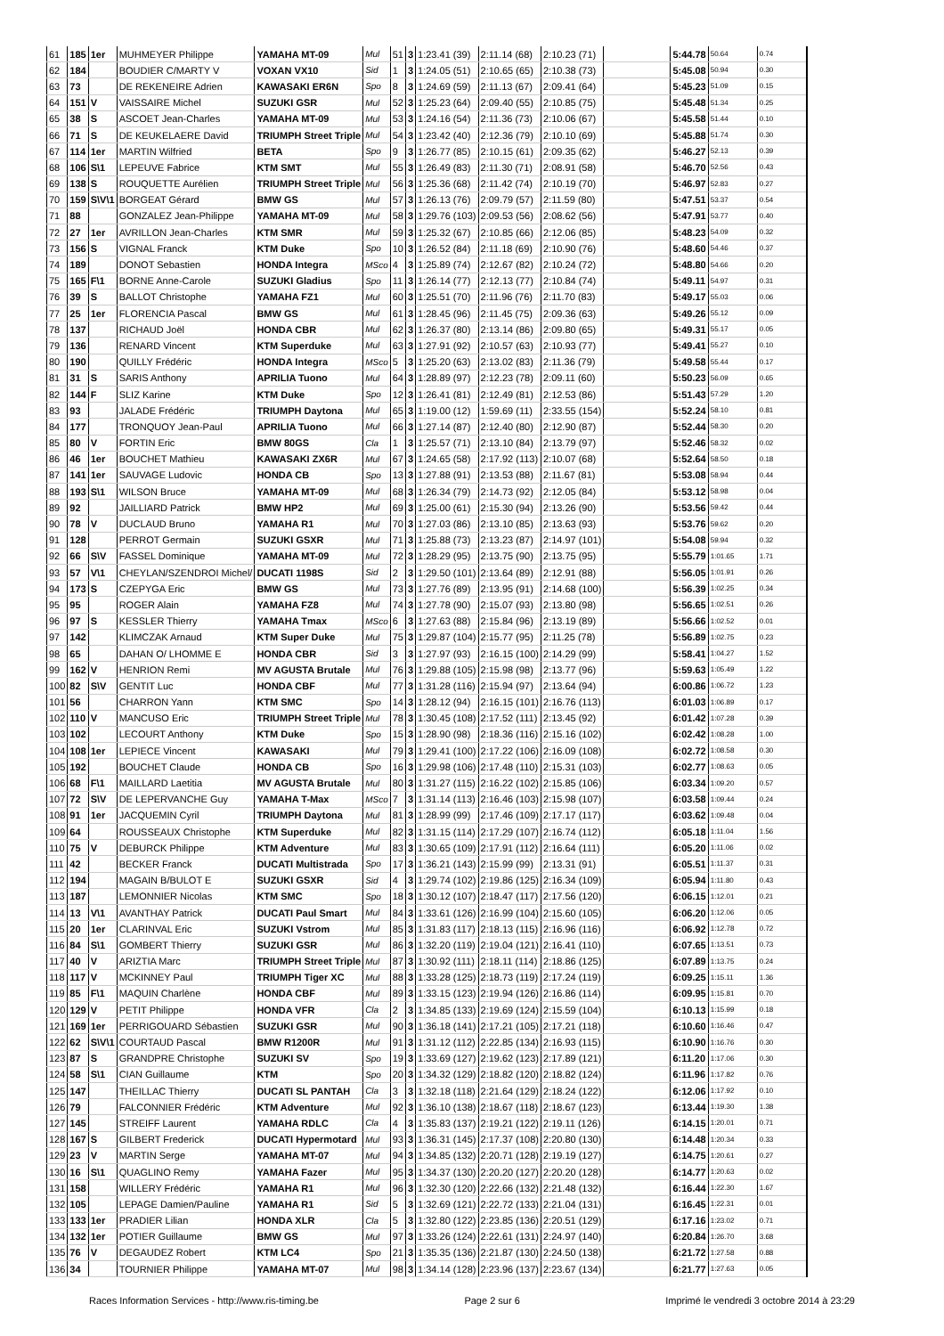| 61 | 185 | 1er | MUHMEYER Philippe | YAMAHA MT-09 | Mul | 51 | 3 | 1:23.41 (39) | 2:11.14 (68) | 2:10.23 (71) | | 5:44.78 | 50.64 | 0.74 |
| 62 | 184 | | BOUDIER C/MARTY V | VOXAN VX10 | Sid | 1 | 3 | 1:24.05 (51) | 2:10.65 (65) | 2:10.38 (73) | | 5:45.08 | 50.94 | 0.30 |
| 63 | 73 | | DE REKENEIRE Adrien | KAWASAKI ER6N | Spo | 8 | 3 | 1:24.69 (59) | 2:11.13 (67) | 2:09.41 (64) | | 5:45.23 | 51.09 | 0.15 |
| 64 | 151 | V | VAISSAIRE Michel | SUZUKI GSR | Mul | 52 | 3 | 1:25.23 (64) | 2:09.40 (55) | 2:10.85 (75) | | 5:45.48 | 51.34 | 0.25 |
| 65 | 38 | S | ASCOET Jean-Charles | YAMAHA MT-09 | Mul | 53 | 3 | 1:24.16 (54) | 2:11.36 (73) | 2:10.06 (67) | | 5:45.58 | 51.44 | 0.10 |
| 66 | 71 | S | DE KEUKELAERE David | TRIUMPH Street Triple | Mul | 54 | 3 | 1:23.42 (40) | 2:12.36 (79) | 2:10.10 (69) | | 5:45.88 | 51.74 | 0.30 |
| 67 | 114 | 1er | MARTIN Wilfried | BETA | Spo | 9 | 3 | 1:26.77 (85) | 2:10.15 (61) | 2:09.35 (62) | | 5:46.27 | 52.13 | 0.39 |
| 68 | 106 | S\1 | LEPEUVE Fabrice | KTM SMT | Mul | 55 | 3 | 1:26.49 (83) | 2:11.30 (71) | 2:08.91 (58) | | 5:46.70 | 52.56 | 0.43 |
| 69 | 138 | S | ROUQUETTE Aurélien | TRIUMPH Street Triple | Mul | 56 | 3 | 1:25.36 (68) | 2:11.42 (74) | 2:10.19 (70) | | 5:46.97 | 52.83 | 0.27 |
| 70 | 159 | S\V\1 | BORGEAT Gérard | BMW GS | Mul | 57 | 3 | 1:26.13 (76) | 2:09.79 (57) | 2:11.59 (80) | | 5:47.51 | 53.37 | 0.54 |
| 71 | 88 | | GONZALEZ Jean-Philippe | YAMAHA MT-09 | Mul | 58 | 3 | 1:29.76 (103) | 2:09.53 (56) | 2:08.62 (56) | | 5:47.91 | 53.77 | 0.40 |
| 72 | 27 | 1er | AVRILLON Jean-Charles | KTM SMR | Mul | 59 | 3 | 1:25.32 (67) | 2:10.85 (66) | 2:12.06 (85) | | 5:48.23 | 54.09 | 0.32 |
| 73 | 156 | S | VIGNAL Franck | KTM Duke | Spo | 10 | 3 | 1:26.52 (84) | 2:11.18 (69) | 2:10.90 (76) | | 5:48.60 | 54.46 | 0.37 |
| 74 | 189 | | DONOT Sebastien | HONDA Integra | MSco | 4 | 3 | 1:25.89 (74) | 2:12.67 (82) | 2:10.24 (72) | | 5:48.80 | 54.66 | 0.20 |
| 75 | 165 | F\1 | BORNE Anne-Carole | SUZUKI Gladius | Spo | 11 | 3 | 1:26.14 (77) | 2:12.13 (77) | 2:10.84 (74) | | 5:49.11 | 54.97 | 0.31 |
| 76 | 39 | S | BALLOT Christophe | YAMAHA FZ1 | Mul | 60 | 3 | 1:25.51 (70) | 2:11.96 (76) | 2:11.70 (83) | | 5:49.17 | 55.03 | 0.06 |
| 77 | 25 | 1er | FLORENCIA Pascal | BMW GS | Mul | 61 | 3 | 1:28.45 (96) | 2:11.45 (75) | 2:09.36 (63) | | 5:49.26 | 55.12 | 0.09 |
| 78 | 137 | | RICHAUD Joël | HONDA CBR | Mul | 62 | 3 | 1:26.37 (80) | 2:13.14 (86) | 2:09.80 (65) | | 5:49.31 | 55.17 | 0.05 |
| 79 | 136 | | RENARD Vincent | KTM Superduke | Mul | 63 | 3 | 1:27.91 (92) | 2:10.57 (63) | 2:10.93 (77) | | 5:49.41 | 55.27 | 0.10 |
| 80 | 190 | | QUILLY Frédéric | HONDA Integra | MSco | 5 | 3 | 1:25.20 (63) | 2:13.02 (83) | 2:11.36 (79) | | 5:49.58 | 55.44 | 0.17 |
| 81 | 31 | S | SARIS Anthony | APRILIA Tuono | Mul | 64 | 3 | 1:28.89 (97) | 2:12.23 (78) | 2:09.11 (60) | | 5:50.23 | 56.09 | 0.65 |
| 82 | 144 | F | SLIZ Karine | KTM Duke | Spo | 12 | 3 | 1:26.41 (81) | 2:12.49 (81) | 2:12.53 (86) | | 5:51.43 | 57.29 | 1.20 |
| 83 | 93 | | JALADE Frédéric | TRIUMPH Daytona | Mul | 65 | 3 | 1:19.00 (12) | 1:59.69 (11) | 2:33.55 (154) | | 5:52.24 | 58.10 | 0.81 |
| 84 | 177 | | TRONQUOY Jean-Paul | APRILIA Tuono | Mul | 66 | 3 | 1:27.14 (87) | 2:12.40 (80) | 2:12.90 (87) | | 5:52.44 | 58.30 | 0.20 |
| 85 | 80 | V | FORTIN Eric | BMW 80GS | Cla | 1 | 3 | 1:25.57 (71) | 2:13.10 (84) | 2:13.79 (97) | | 5:52.46 | 58.32 | 0.02 |
| 86 | 46 | 1er | BOUCHET Mathieu | KAWASAKI ZX6R | Mul | 67 | 3 | 1:24.65 (58) | 2:17.92 (113) | 2:10.07 (68) | | 5:52.64 | 58.50 | 0.18 |
| 87 | 141 | 1er | SAUVAGE Ludovic | HONDA CB | Spo | 13 | 3 | 1:27.88 (91) | 2:13.53 (88) | 2:11.67 (81) | | 5:53.08 | 58.94 | 0.44 |
| 88 | 193 | S\1 | WILSON Bruce | YAMAHA MT-09 | Mul | 68 | 3 | 1:26.34 (79) | 2:14.73 (92) | 2:12.05 (84) | | 5:53.12 | 58.98 | 0.04 |
| 89 | 92 | | JAILLIARD Patrick | BMW HP2 | Mul | 69 | 3 | 1:25.00 (61) | 2:15.30 (94) | 2:13.26 (90) | | 5:53.56 | 59.42 | 0.44 |
| 90 | 78 | V | DUCLAUD Bruno | YAMAHA R1 | Mul | 70 | 3 | 1:27.03 (86) | 2:13.10 (85) | 2:13.63 (93) | | 5:53.76 | 59.62 | 0.20 |
| 91 | 128 | | PERROT Germain | SUZUKI GSXR | Mul | 71 | 3 | 1:25.88 (73) | 2:13.23 (87) | 2:14.97 (101) | | 5:54.08 | 59.94 | 0.32 |
| 92 | 66 | S\V | FASSEL Dominique | YAMAHA MT-09 | Mul | 72 | 3 | 1:28.29 (95) | 2:13.75 (90) | 2:13.75 (95) | | 5:55.79 | 1:01.65 | 1.71 |
| 93 | 57 | V\1 | CHEYLAN/SZENDROI Michel/ | DUCATI 1198S | Sid | 2 | 3 | 1:29.50 (101) | 2:13.64 (89) | 2:12.91 (88) | | 5:56.05 | 1:01.91 | 0.26 |
| 94 | 173 | S | CZEPYGA Eric | BMW GS | Mul | 73 | 3 | 1:27.76 (89) | 2:13.95 (91) | 2:14.68 (100) | | 5:56.39 | 1:02.25 | 0.34 |
| 95 | 95 | | ROGER Alain | YAMAHA FZ8 | Mul | 74 | 3 | 1:27.78 (90) | 2:15.07 (93) | 2:13.80 (98) | | 5:56.65 | 1:02.51 | 0.26 |
| 96 | 97 | S | KESSLER Thierry | YAMAHA Tmax | MSco | 6 | 3 | 1:27.63 (88) | 2:15.84 (96) | 2:13.19 (89) | | 5:56.66 | 1:02.52 | 0.01 |
| 97 | 142 | | KLIMCZAK Arnaud | KTM Super Duke | Mul | 75 | 3 | 1:29.87 (104) | 2:15.77 (95) | 2:11.25 (78) | | 5:56.89 | 1:02.75 | 0.23 |
| 98 | 65 | | DAHAN O/ LHOMME E | HONDA CBR | Sid | 3 | 3 | 1:27.97 (93) | 2:16.15 (100) | 2:14.29 (99) | | 5:58.41 | 1:04.27 | 1.52 |
| 99 | 162 | V | HENRION Remi | MV AGUSTA Brutale | Mul | 76 | 3 | 1:29.88 (105) | 2:15.98 (98) | 2:13.77 (96) | | 5:59.63 | 1:05.49 | 1.22 |
| 100 | 82 | S\V | GENTIT Luc | HONDA CBF | Mul | 77 | 3 | 1:31.28 (116) | 2:15.94 (97) | 2:13.64 (94) | | 6:00.86 | 1:06.72 | 1.23 |
| 101 | 56 | | CHARRON Yann | KTM SMC | Spo | 14 | 3 | 1:28.12 (94) | 2:16.15 (101) | 2:16.76 (113) | | 6:01.03 | 1:06.89 | 0.17 |
| 102 | 110 | V | MANCUSO Eric | TRIUMPH Street Triple | Mul | 78 | 3 | 1:30.45 (108) | 2:17.52 (111) | 2:13.45 (92) | | 6:01.42 | 1:07.28 | 0.39 |
| 103 | 102 | | LECOURT Anthony | KTM Duke | Spo | 15 | 3 | 1:28.90 (98) | 2:18.36 (116) | 2:15.16 (102) | | 6:02.42 | 1:08.28 | 1.00 |
| 104 | 108 | 1er | LEPIECE Vincent | KAWASAKI | Mul | 79 | 3 | 1:29.41 (100) | 2:17.22 (106) | 2:16.09 (108) | | 6:02.72 | 1:08.58 | 0.30 |
| 105 | 192 | | BOUCHET Claude | HONDA CB | Spo | 16 | 3 | 1:29.98 (106) | 2:17.48 (110) | 2:15.31 (103) | | 6:02.77 | 1:08.63 | 0.05 |
| 106 | 68 | F\1 | MAILLARD Laetitia | MV AGUSTA Brutale | Mul | 80 | 3 | 1:31.27 (115) | 2:16.22 (102) | 2:15.85 (106) | | 6:03.34 | 1:09.20 | 0.57 |
| 107 | 72 | S\V | DE LEPERVANCHE Guy | YAMAHA T-Max | MSco | 7 | 3 | 1:31.14 (113) | 2:16.46 (103) | 2:15.98 (107) | | 6:03.58 | 1:09.44 | 0.24 |
| 108 | 91 | 1er | JACQUEMIN Cyril | TRIUMPH Daytona | Mul | 81 | 3 | 1:28.99 (99) | 2:17.46 (109) | 2:17.17 (117) | | 6:03.62 | 1:09.48 | 0.04 |
| 109 | 64 | | ROUSSEAUX Christophe | KTM Superduke | Mul | 82 | 3 | 1:31.15 (114) | 2:17.29 (107) | 2:16.74 (112) | | 6:05.18 | 1:11.04 | 1.56 |
| 110 | 75 | V | DEBURCK Philippe | KTM Adventure | Mul | 83 | 3 | 1:30.65 (109) | 2:17.91 (112) | 2:16.64 (111) | | 6:05.20 | 1:11.06 | 0.02 |
| 111 | 42 | | BECKER Franck | DUCATI Multistrada | Spo | 17 | 3 | 1:36.21 (143) | 2:15.99 (99) | 2:13.31 (91) | | 6:05.51 | 1:11.37 | 0.31 |
| 112 | 194 | | MAGAIN B/BULOT E | SUZUKI GSXR | Sid | 4 | 3 | 1:29.74 (102) | 2:19.86 (125) | 2:16.34 (109) | | 6:05.94 | 1:11.80 | 0.43 |
| 113 | 187 | | LEMONNIER Nicolas | KTM SMC | Spo | 18 | 3 | 1:30.12 (107) | 2:18.47 (117) | 2:17.56 (120) | | 6:06.15 | 1:12.01 | 0.21 |
| 114 | 13 | V\1 | AVANTHAY Patrick | DUCATI Paul Smart | Mul | 84 | 3 | 1:33.61 (126) | 2:16.99 (104) | 2:15.60 (105) | | 6:06.20 | 1:12.06 | 0.05 |
| 115 | 20 | 1er | CLARINVAL Eric | SUZUKI Vstrom | Mul | 85 | 3 | 1:31.83 (117) | 2:18.13 (115) | 2:16.96 (116) | | 6:06.92 | 1:12.78 | 0.72 |
| 116 | 84 | S\1 | GOMBERT Thierry | SUZUKI GSR | Mul | 86 | 3 | 1:32.20 (119) | 2:19.04 (121) | 2:16.41 (110) | | 6:07.65 | 1:13.51 | 0.73 |
| 117 | 40 | V | ARIZTIA Marc | TRIUMPH Street Triple | Mul | 87 | 3 | 1:30.92 (111) | 2:18.11 (114) | 2:18.86 (125) | | 6:07.89 | 1:13.75 | 0.24 |
| 118 | 117 | V | MCKINNEY Paul | TRIUMPH Tiger XC | Mul | 88 | 3 | 1:33.28 (125) | 2:18.73 (119) | 2:17.24 (119) | | 6:09.25 | 1:15.11 | 1.36 |
| 119 | 85 | F\1 | MAQUIN Charlène | HONDA CBF | Mul | 89 | 3 | 1:33.15 (123) | 2:19.94 (126) | 2:16.86 (114) | | 6:09.95 | 1:15.81 | 0.70 |
| 120 | 129 | V | PETIT Philippe | HONDA VFR | Cla | 2 | 3 | 1:34.85 (133) | 2:19.69 (124) | 2:15.59 (104) | | 6:10.13 | 1:15.99 | 0.18 |
| 121 | 169 | 1er | PERRIGOUARD Sébastien | SUZUKI GSR | Mul | 90 | 3 | 1:36.18 (141) | 2:17.21 (105) | 2:17.21 (118) | | 6:10.60 | 1:16.46 | 0.47 |
| 122 | 62 | S\V\1 | COURTAUD Pascal | BMW R1200R | Mul | 91 | 3 | 1:31.12 (112) | 2:22.85 (134) | 2:16.93 (115) | | 6:10.90 | 1:16.76 | 0.30 |
| 123 | 87 | S | GRANDPRE Christophe | SUZUKI SV | Spo | 19 | 3 | 1:33.69 (127) | 2:19.62 (123) | 2:17.89 (121) | | 6:11.20 | 1:17.06 | 0.30 |
| 124 | 58 | S\1 | CIAN Guillaume | KTM | Spo | 20 | 3 | 1:34.32 (129) | 2:18.82 (120) | 2:18.82 (124) | | 6:11.96 | 1:17.82 | 0.76 |
| 125 | 147 | | THEILLAC Thierry | DUCATI SL PANTAH | Cla | 3 | 3 | 1:32.18 (118) | 2:21.64 (129) | 2:18.24 (122) | | 6:12.06 | 1:17.92 | 0.10 |
| 126 | 79 | | FALCONNIER Frédéric | KTM Adventure | Mul | 92 | 3 | 1:36.10 (138) | 2:18.67 (118) | 2:18.67 (123) | | 6:13.44 | 1:19.30 | 1.38 |
| 127 | 145 | | STREIFF Laurent | YAMAHA RDLC | Cla | 4 | 3 | 1:35.83 (137) | 2:19.21 (122) | 2:19.11 (126) | | 6:14.15 | 1:20.01 | 0.71 |
| 128 | 167 | S | GILBERT Frederick | DUCATI Hypermotard | Mul | 93 | 3 | 1:36.31 (145) | 2:17.37 (108) | 2:20.80 (130) | | 6:14.48 | 1:20.34 | 0.33 |
| 129 | 23 | V | MARTIN Serge | YAMAHA MT-07 | Mul | 94 | 3 | 1:34.85 (132) | 2:20.71 (128) | 2:19.19 (127) | | 6:14.75 | 1:20.61 | 0.27 |
| 130 | 16 | S\1 | QUAGLINO Remy | YAMAHA Fazer | Mul | 95 | 3 | 1:34.37 (130) | 2:20.20 (127) | 2:20.20 (128) | | 6:14.77 | 1:20.63 | 0.02 |
| 131 | 158 | | WILLERY Frédéric | YAMAHA R1 | Mul | 96 | 3 | 1:32.30 (120) | 2:22.66 (132) | 2:21.48 (132) | | 6:16.44 | 1:22.30 | 1.67 |
| 132 | 105 | | LEPAGE Damien/Pauline | YAMAHA R1 | Sid | 5 | 3 | 1:32.69 (121) | 2:22.72 (133) | 2:21.04 (131) | | 6:16.45 | 1:22.31 | 0.01 |
| 133 | 133 | 1er | PRADIER Lilian | HONDA XLR | Cla | 5 | 3 | 1:32.80 (122) | 2:23.85 (136) | 2:20.51 (129) | | 6:17.16 | 1:23.02 | 0.71 |
| 134 | 132 | 1er | POTIER Guillaume | BMW GS | Mul | 97 | 3 | 1:33.26 (124) | 2:22.61 (131) | 2:24.97 (140) | | 6:20.84 | 1:26.70 | 3.68 |
| 135 | 76 | V | DEGAUDEZ Robert | KTM LC4 | Spo | 21 | 3 | 1:35.35 (136) | 2:21.87 (130) | 2:24.50 (138) | | 6:21.72 | 1:27.58 | 0.88 |
| 136 | 34 | | TOURNIER Philippe | YAMAHA MT-07 | Mul | 98 | 3 | 1:34.14 (128) | 2:23.96 (137) | 2:23.67 (134) | | 6:21.77 | 1:27.63 | 0.05 |
Races Information Services - http://www.ris-timing.be Page 2 sur 6 Imprimé le vendredi 3 octobre 2014 à 23:29